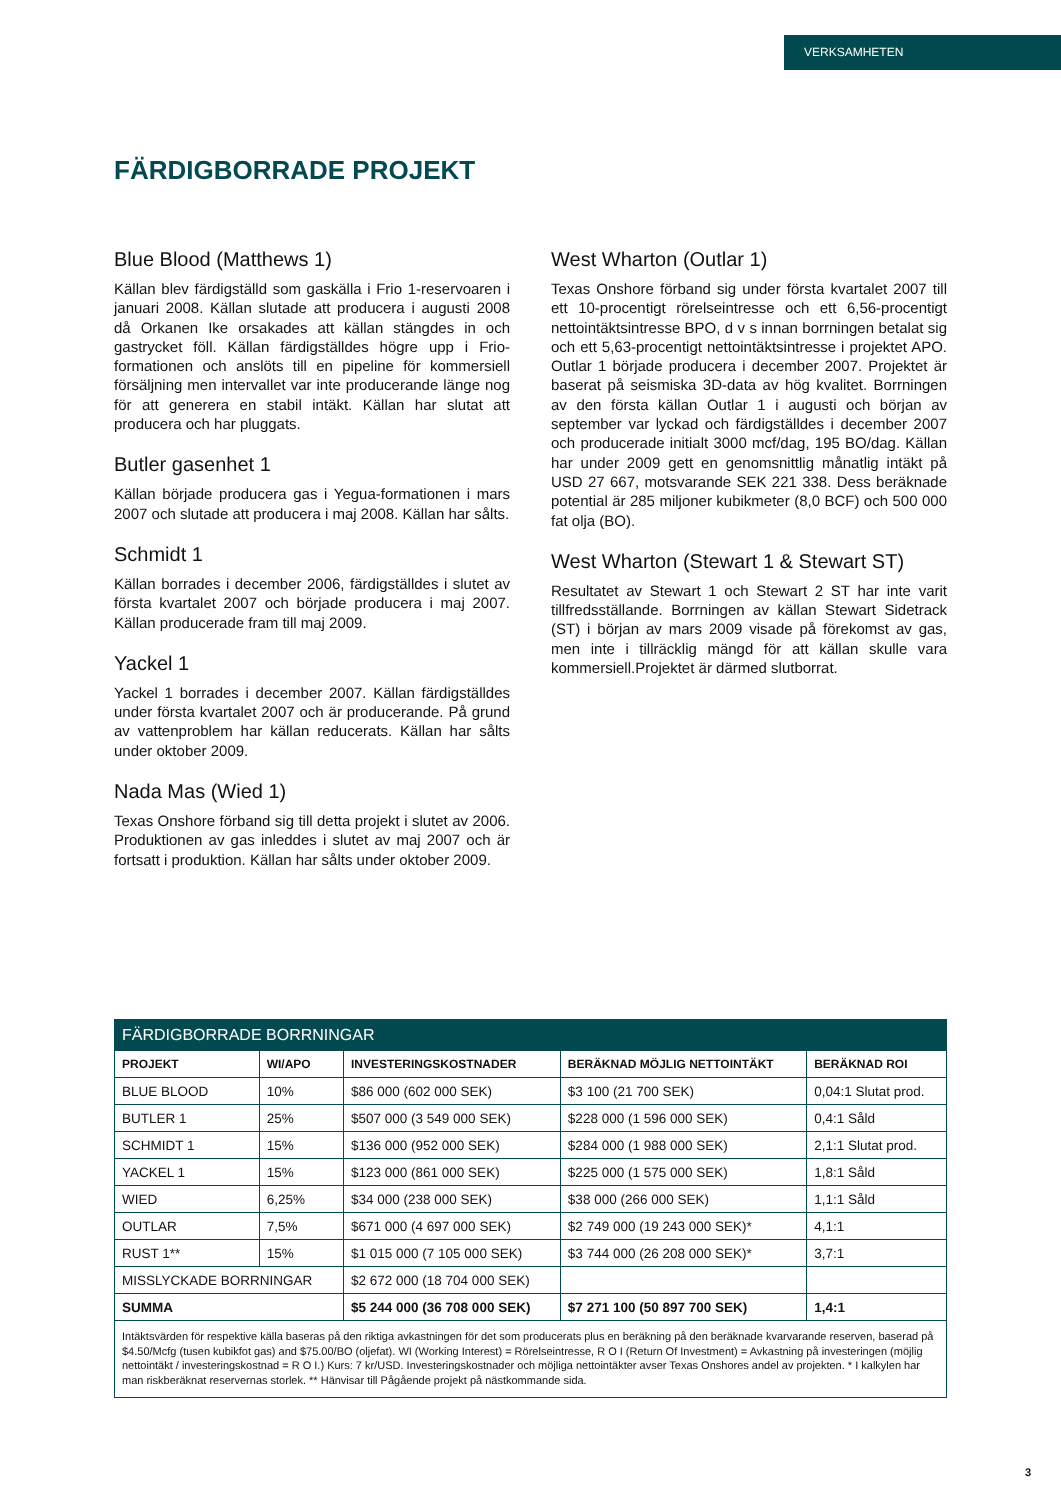VERKSAMHETEN
FÄRDIGBORRADE PROJEKT
Blue Blood (Matthews 1)
Källan blev färdigställd som gaskälla i Frio 1-reservoaren i januari 2008. Källan slutade att producera i augusti 2008 då Orkanen Ike orsakades att källan stängdes in och gastrycket föll. Källan färdigställdes högre upp i Frio-formationen och anslöts till en pipeline för kommersiell försäljning men intervallet var inte producerande länge nog för att generera en stabil intäkt. Källan har slutat att producera och har pluggats.
Butler gasenhet 1
Källan började producera gas i Yegua-formationen i mars 2007 och slutade att producera i maj 2008. Källan har sålts.
Schmidt 1
Källan borrades i december 2006, färdigställdes i slutet av första kvartalet 2007 och började producera i maj 2007. Källan producerade fram till maj 2009.
Yackel 1
Yackel 1 borrades i december 2007. Källan färdigställdes under första kvartalet 2007 och är producerande. På grund av vattenproblem har källan reducerats. Källan har sålts under oktober 2009.
Nada Mas (Wied 1)
Texas Onshore förband sig till detta projekt i slutet av 2006. Produktionen av gas inleddes i slutet av maj 2007 och är fortsatt i produktion. Källan har sålts under oktober 2009.
West Wharton (Outlar 1)
Texas Onshore förband sig under första kvartalet 2007 till ett 10-procentigt rörelseintresse och ett 6,56-procentigt nettointäktsintresse BPO, d v s innan borrningen betalat sig och ett 5,63-procentigt nettointäktsintresse i projektet APO. Outlar 1 började producera i december 2007. Projektet är baserat på seismiska 3D-data av hög kvalitet. Borrningen av den första källan Outlar 1 i augusti och början av september var lyckad och färdigställdes i december 2007 och producerade initialt 3000 mcf/dag, 195 BO/dag. Källan har under 2009 gett en genomsnittlig månatlig intäkt på USD 27 667, motsvarande SEK 221 338. Dess beräknade potential är 285 miljoner kubikmeter (8,0 BCF) och 500 000 fat olja (BO).
West Wharton (Stewart 1 & Stewart ST)
Resultatet av Stewart 1 och Stewart 2 ST har inte varit tillfredsställande. Borrningen av källan Stewart Sidetrack (ST) i början av mars 2009 visade på förekomst av gas, men inte i tillräcklig mängd för att källan skulle vara kommersiell.Projektet är därmed slutborrat.
| FÄRDIGBORRADE BORRNINGAR | | | | |
| --- | --- | --- | --- | --- |
| PROJEKT | WI/APO | INVESTERINGSKOSTNADER | BERÄKNAD MÖJLIG NETTOINTÄKT | BERÄKNAD ROI |
| BLUE BLOOD | 10% | $86 000 (602 000 SEK) | $3 100 (21 700 SEK) | 0,04:1 Slutat prod. |
| BUTLER 1 | 25% | $507 000 (3 549 000 SEK) | $228 000 (1 596 000 SEK) | 0,4:1 Såld |
| SCHMIDT 1 | 15% | $136 000 (952 000 SEK) | $284 000 (1 988 000 SEK) | 2,1:1 Slutat prod. |
| YACKEL 1 | 15% | $123 000 (861 000 SEK) | $225 000 (1 575 000 SEK) | 1,8:1 Såld |
| WIED | 6,25% | $34 000 (238 000 SEK) | $38 000 (266 000 SEK) | 1,1:1 Såld |
| OUTLAR | 7,5% | $671 000 (4 697 000 SEK) | $2 749 000 (19 243 000 SEK)* | 4,1:1 |
| RUST 1** | 15% | $1 015 000 (7 105 000 SEK) | $3 744 000 (26 208 000 SEK)* | 3,7:1 |
| MISSLYCKADE BORRNINGAR | | $2 672 000 (18 704 000 SEK) | | |
| SUMMA | | $5 244 000 (36 708 000 SEK) | $7 271 100 (50 897 700 SEK) | 1,4:1 |
Intäktsvärden för respektive källa baseras på den riktiga avkastningen för det som producerats plus en beräkning på den beräknade kvarvarande reserven, baserad på $4.50/Mcfg (tusen kubikfot gas) and $75.00/BO (oljefat). WI (Working Interest) = Rörelseintresse, R O I (Return Of Investment) = Avkastning på investeringen (möjlig nettointäkt / investeringskostnad = R O I.) Kurs: 7 kr/USD. Investeringskostnader och möjliga nettointäkter avser Texas Onshores andel av projekten. * I kalkylen har man riskberäknat reservernas storlek. ** Hänvisar till Pågående projekt på nästkommande sida.
3